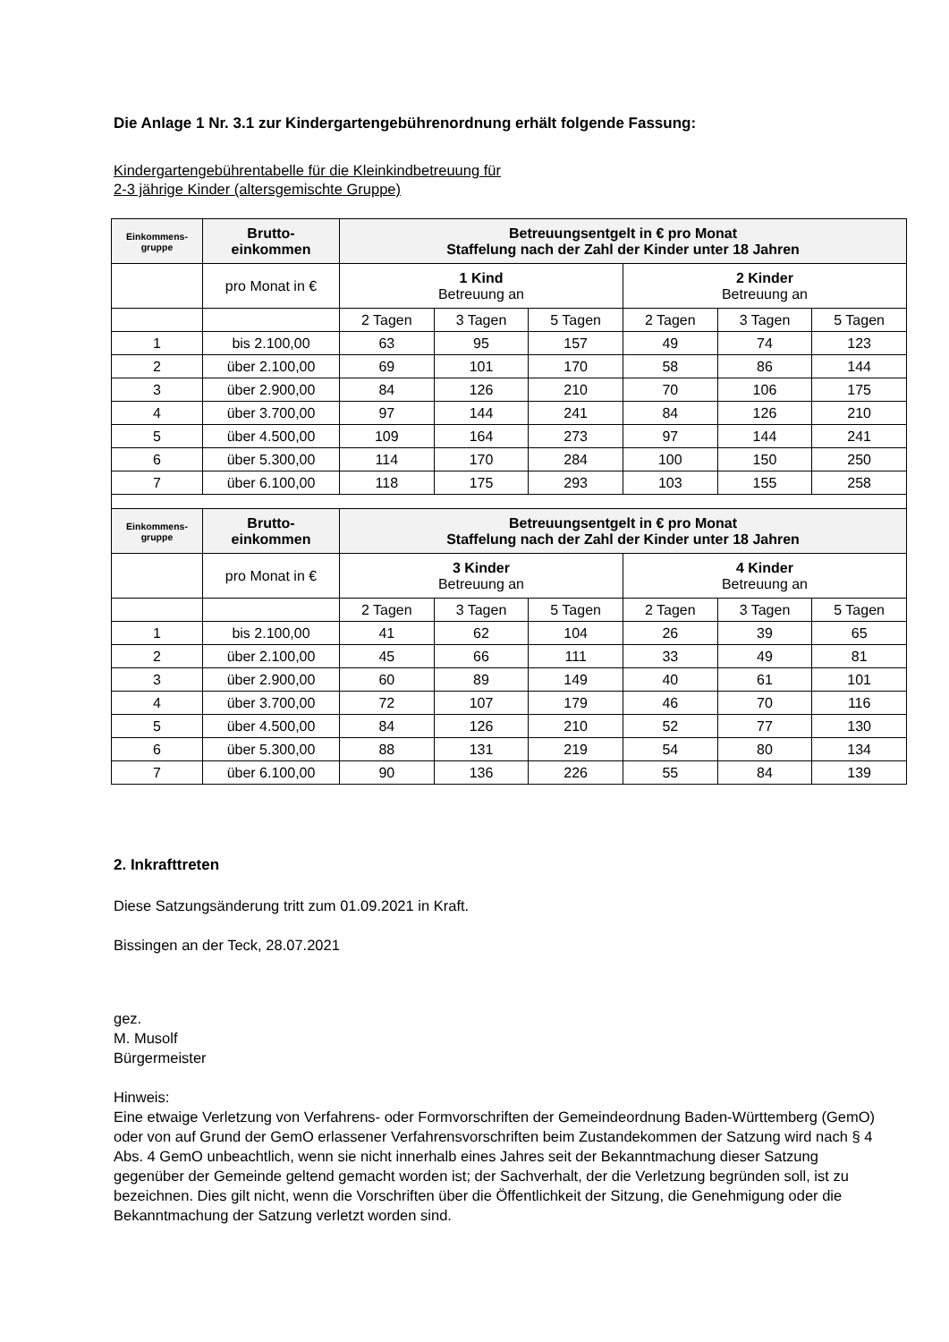Die Anlage 1 Nr. 3.1 zur Kindergartengebührenordnung erhält folgende Fassung:
Kindergartengebührentabelle für die Kleinkindbetreuung für
2-3 jährige Kinder (altersgemischte Gruppe)
| Einkommens- gruppe | Brutto- einkommen | Betreuungsentgelt in € pro Monat Staffelung nach der Zahl der Kinder unter 18 Jahren | | | | | |
| --- | --- | --- | --- | --- | --- | --- | --- |
| | pro Monat in € | 1 Kind Betreuung an | | | 2 Kinder Betreuung an | | |
| | | 2 Tagen | 3 Tagen | 5 Tagen | 2 Tagen | 3 Tagen | 5 Tagen |
| 1 | bis 2.100,00 | 63 | 95 | 157 | 49 | 74 | 123 |
| 2 | über 2.100,00 | 69 | 101 | 170 | 58 | 86 | 144 |
| 3 | über 2.900,00 | 84 | 126 | 210 | 70 | 106 | 175 |
| 4 | über 3.700,00 | 97 | 144 | 241 | 84 | 126 | 210 |
| 5 | über 4.500,00 | 109 | 164 | 273 | 97 | 144 | 241 |
| 6 | über 5.300,00 | 114 | 170 | 284 | 100 | 150 | 250 |
| 7 | über 6.100,00 | 118 | 175 | 293 | 103 | 155 | 258 |
| Einkommens- gruppe | Brutto- einkommen | Betreuungsentgelt in € pro Monat Staffelung nach der Zahl der Kinder unter 18 Jahren | | | | | |
| | pro Monat in € | 3 Kinder Betreuung an | | | 4 Kinder Betreuung an | | |
| | | 2 Tagen | 3 Tagen | 5 Tagen | 2 Tagen | 3 Tagen | 5 Tagen |
| 1 | bis 2.100,00 | 41 | 62 | 104 | 26 | 39 | 65 |
| 2 | über 2.100,00 | 45 | 66 | 111 | 33 | 49 | 81 |
| 3 | über 2.900,00 | 60 | 89 | 149 | 40 | 61 | 101 |
| 4 | über 3.700,00 | 72 | 107 | 179 | 46 | 70 | 116 |
| 5 | über 4.500,00 | 84 | 126 | 210 | 52 | 77 | 130 |
| 6 | über 5.300,00 | 88 | 131 | 219 | 54 | 80 | 134 |
| 7 | über 6.100,00 | 90 | 136 | 226 | 55 | 84 | 139 |
2. Inkrafttreten
Diese Satzungsänderung tritt zum 01.09.2021 in Kraft.
Bissingen an der Teck, 28.07.2021
gez.
M. Musolf
Bürgermeister
Hinweis:
Eine etwaige Verletzung von Verfahrens- oder Formvorschriften der Gemeindeordnung Baden-Württemberg (GemO) oder von auf Grund der GemO erlassener Verfahrensvorschriften beim Zustandekommen der Satzung wird nach § 4 Abs. 4 GemO unbeachtlich, wenn sie nicht innerhalb eines Jahres seit der Bekanntmachung dieser Satzung gegenüber der Gemeinde geltend gemacht worden ist; der Sachverhalt, der die Verletzung begründen soll, ist zu bezeichnen. Dies gilt nicht, wenn die Vorschriften über die Öffentlichkeit der Sitzung, die Genehmigung oder die Bekanntmachung der Satzung verletzt worden sind.